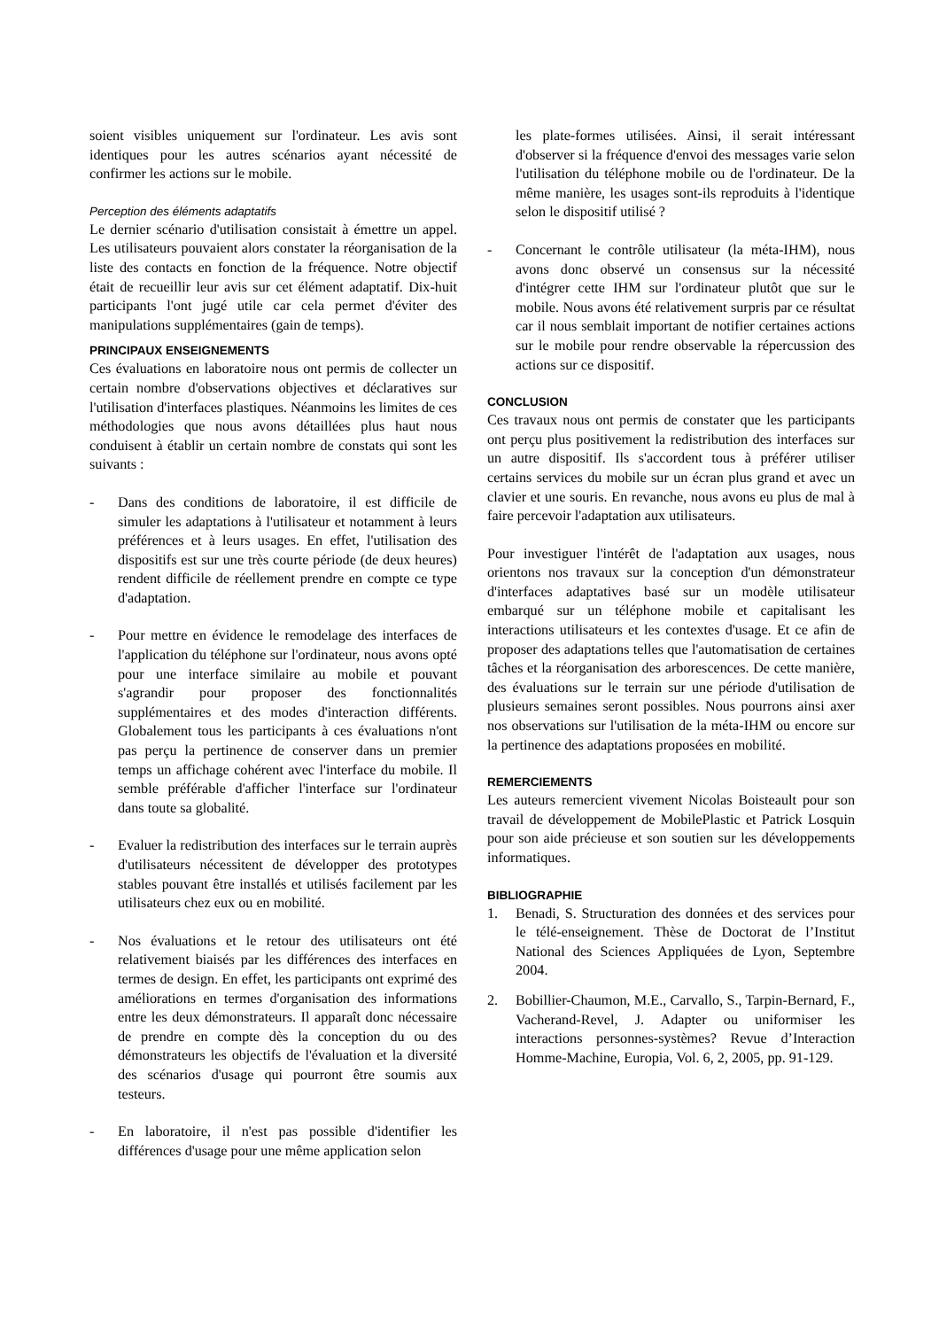soient visibles uniquement sur l'ordinateur. Les avis sont identiques pour les autres scénarios ayant nécessité de confirmer les actions sur le mobile.
Perception des éléments adaptatifs
Le dernier scénario d'utilisation consistait à émettre un appel. Les utilisateurs pouvaient alors constater la réorganisation de la liste des contacts en fonction de la fréquence. Notre objectif était de recueillir leur avis sur cet élément adaptatif. Dix-huit participants l'ont jugé utile car cela permet d'éviter des manipulations supplémentaires (gain de temps).
PRINCIPAUX ENSEIGNEMENTS
Ces évaluations en laboratoire nous ont permis de collecter un certain nombre d'observations objectives et déclaratives sur l'utilisation d'interfaces plastiques. Néanmoins les limites de ces méthodologies que nous avons détaillées plus haut nous conduisent à établir un certain nombre de constats qui sont les suivants :
- Dans des conditions de laboratoire, il est difficile de simuler les adaptations à l'utilisateur et notamment à leurs préférences et à leurs usages. En effet, l'utilisation des dispositifs est sur une très courte période (de deux heures) rendent difficile de réellement prendre en compte ce type d'adaptation.
- Pour mettre en évidence le remodelage des interfaces de l'application du téléphone sur l'ordinateur, nous avons opté pour une interface similaire au mobile et pouvant s'agrandir pour proposer des fonctionnalités supplémentaires et des modes d'interaction différents. Globalement tous les participants à ces évaluations n'ont pas perçu la pertinence de conserver dans un premier temps un affichage cohérent avec l'interface du mobile. Il semble préférable d'afficher l'interface sur l'ordinateur dans toute sa globalité.
- Evaluer la redistribution des interfaces sur le terrain auprès d'utilisateurs nécessitent de développer des prototypes stables pouvant être installés et utilisés facilement par les utilisateurs chez eux ou en mobilité.
- Nos évaluations et le retour des utilisateurs ont été relativement biaisés par les différences des interfaces en termes de design. En effet, les participants ont exprimé des améliorations en termes d'organisation des informations entre les deux démonstrateurs. Il apparaît donc nécessaire de prendre en compte dès la conception du ou des démonstrateurs les objectifs de l'évaluation et la diversité des scénarios d'usage qui pourront être soumis aux testeurs.
- En laboratoire, il n'est pas possible d'identifier les différences d'usage pour une même application selon
les plate-formes utilisées. Ainsi, il serait intéressant d'observer si la fréquence d'envoi des messages varie selon l'utilisation du téléphone mobile ou de l'ordinateur. De la même manière, les usages sont-ils reproduits à l'identique selon le dispositif utilisé ?
- Concernant le contrôle utilisateur (la méta-IHM), nous avons donc observé un consensus sur la nécessité d'intégrer cette IHM sur l'ordinateur plutôt que sur le mobile. Nous avons été relativement surpris par ce résultat car il nous semblait important de notifier certaines actions sur le mobile pour rendre observable la répercussion des actions sur ce dispositif.
CONCLUSION
Ces travaux nous ont permis de constater que les participants ont perçu plus positivement la redistribution des interfaces sur un autre dispositif. Ils s'accordent tous à préférer utiliser certains services du mobile sur un écran plus grand et avec un clavier et une souris. En revanche, nous avons eu plus de mal à faire percevoir l'adaptation aux utilisateurs.
Pour investiguer l'intérêt de l'adaptation aux usages, nous orientons nos travaux sur la conception d'un démonstrateur d'interfaces adaptatives basé sur un modèle utilisateur embarqué sur un téléphone mobile et capitalisant les interactions utilisateurs et les contextes d'usage. Et ce afin de proposer des adaptations telles que l'automatisation de certaines tâches et la réorganisation des arborescences. De cette manière, des évaluations sur le terrain sur une période d'utilisation de plusieurs semaines seront possibles. Nous pourrons ainsi axer nos observations sur l'utilisation de la méta-IHM ou encore sur la pertinence des adaptations proposées en mobilité.
REMERCIEMENTS
Les auteurs remercient vivement Nicolas Boisteault pour son travail de développement de MobilePlastic et Patrick Losquin pour son aide précieuse et son soutien sur les développements informatiques.
BIBLIOGRAPHIE
1. Benadi, S. Structuration des données et des services pour le télé-enseignement. Thèse de Doctorat de l’Institut National des Sciences Appliquées de Lyon, Septembre 2004.
2. Bobillier-Chaumon, M.E., Carvallo, S., Tarpin-Bernard, F., Vacherand-Revel, J. Adapter ou uniformiser les interactions personnes-systèmes? Revue d’Interaction Homme-Machine, Europia, Vol. 6, 2, 2005, pp. 91-129.